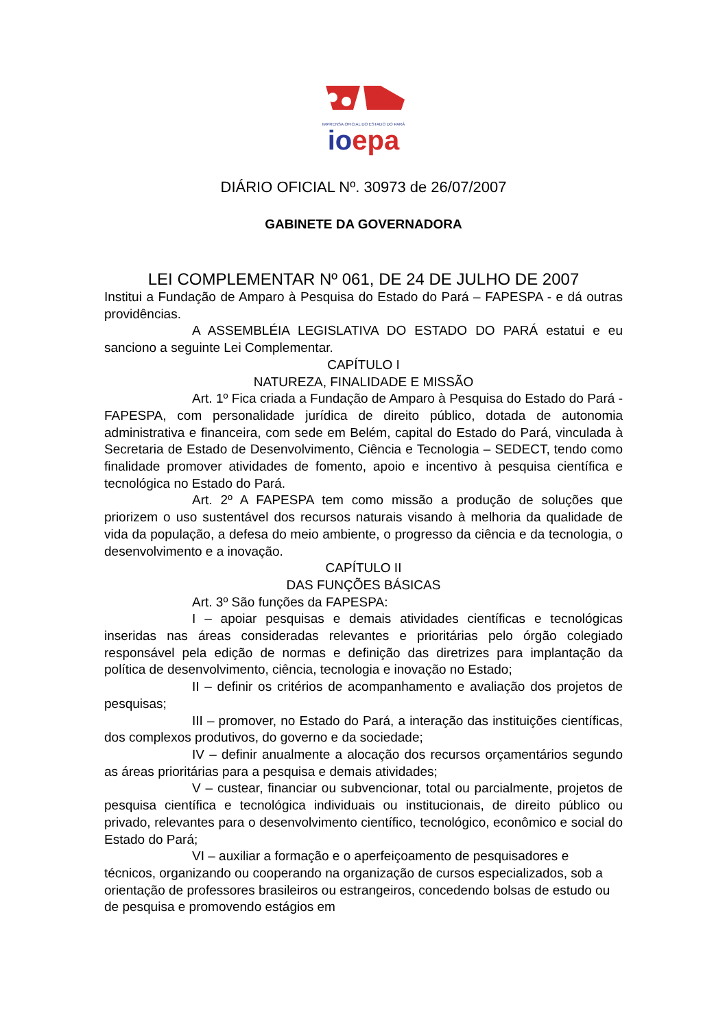IMPRENSA OFICIAL DO ESTADO DO PARÁ
ioepa
DIÁRIO OFICIAL Nº. 30973 de 26/07/2007
GABINETE DA GOVERNADORA
LEI COMPLEMENTAR Nº 061, DE 24 DE JULHO DE 2007
Institui a Fundação de Amparo à Pesquisa do Estado do Pará – FAPESPA - e dá outras providências.
A ASSEMBLÉIA LEGISLATIVA DO ESTADO DO PARÁ estatui e eu sanciono a seguinte Lei Complementar.
CAPÍTULO I
NATUREZA, FINALIDADE E MISSÃO
Art. 1º Fica criada a Fundação de Amparo à Pesquisa do Estado do Pará - FAPESPA, com personalidade jurídica de direito público, dotada de autonomia administrativa e financeira, com sede em Belém, capital do Estado do Pará, vinculada à Secretaria de Estado de Desenvolvimento, Ciência e Tecnologia – SEDECT, tendo como finalidade promover atividades de fomento, apoio e incentivo à pesquisa científica e tecnológica no Estado do Pará.
Art. 2º A FAPESPA tem como missão a produção de soluções que priorizem o uso sustentável dos recursos naturais visando à melhoria da qualidade de vida da população, a defesa do meio ambiente, o progresso da ciência e da tecnologia, o desenvolvimento e a inovação.
CAPÍTULO II
DAS FUNÇÕES BÁSICAS
Art. 3º São funções da FAPESPA:
I – apoiar pesquisas e demais atividades científicas e tecnológicas inseridas nas áreas consideradas relevantes e prioritárias pelo órgão colegiado responsável pela edição de normas e definição das diretrizes para implantação da política de desenvolvimento, ciência, tecnologia e inovação no Estado;
II – definir os critérios de acompanhamento e avaliação dos projetos de pesquisas;
III – promover, no Estado do Pará, a interação das instituições científicas, dos complexos produtivos, do governo e da sociedade;
IV – definir anualmente a alocação dos recursos orçamentários segundo as áreas prioritárias para a pesquisa e demais atividades;
V – custear, financiar ou subvencionar, total ou parcialmente, projetos de pesquisa científica e tecnológica individuais ou institucionais, de direito público ou privado, relevantes para o desenvolvimento científico, tecnológico, econômico e social do Estado do Pará;
VI – auxiliar a formação e o aperfeiçoamento de pesquisadores e técnicos, organizando ou cooperando na organização de cursos especializados, sob a orientação de professores brasileiros ou estrangeiros, concedendo bolsas de estudo ou de pesquisa e promovendo estágios em